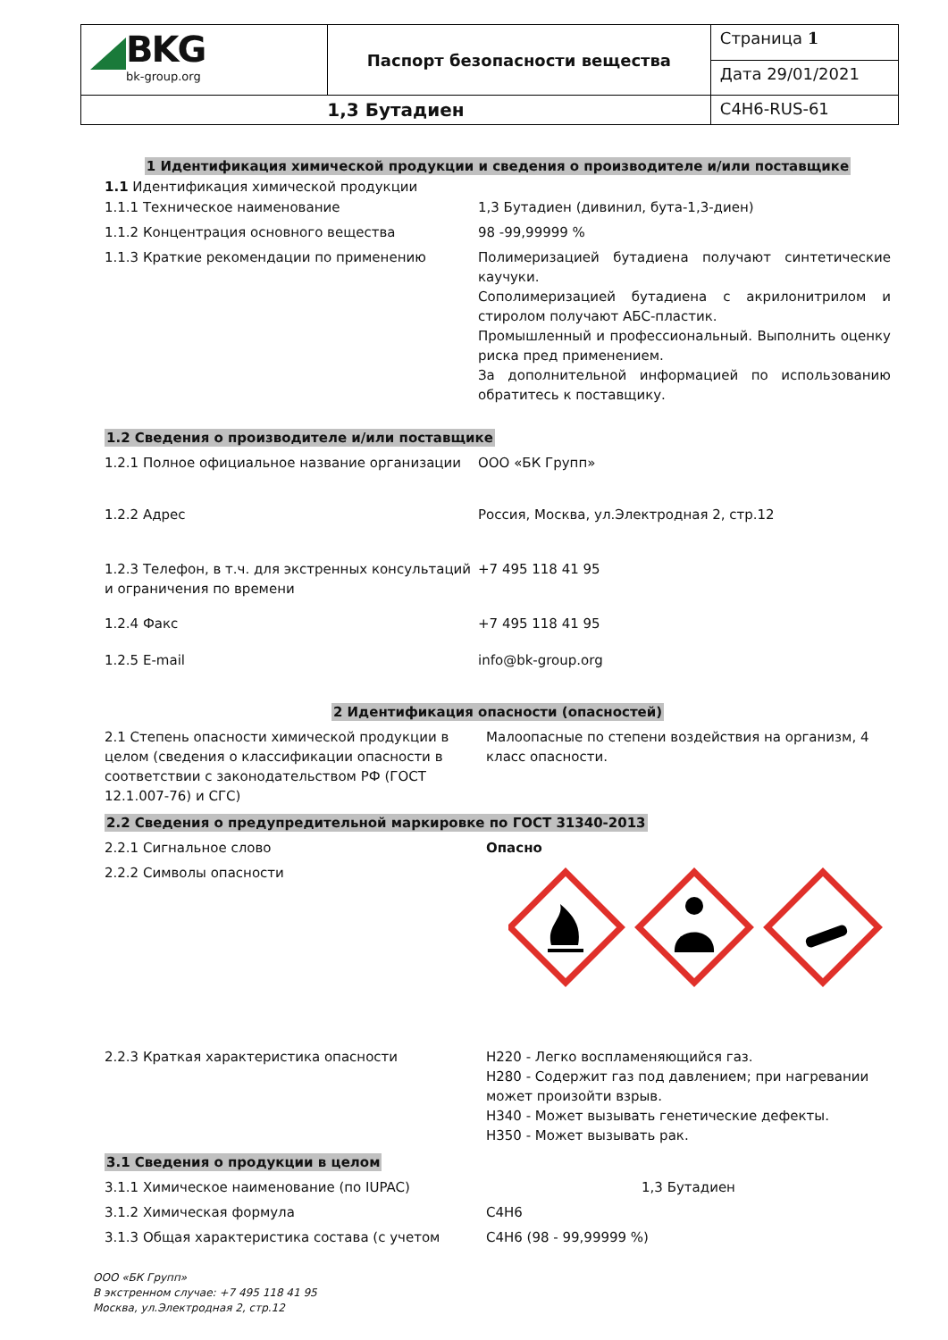| BKG bk-group.org | Паспорт безопасности вещества | Страница 1 |
| | | Дата 29/01/2021 |
| 1,3 Бутадиен | | C4H6-RUS-61 |
1 Идентификация химической продукции и сведения о производителе и/или поставщике
1.1 Идентификация химической продукции
| 1.1.1 Техническое наименование | 1,3 Бутадиен (дивинил, бута-1,3-диен) |
| 1.1.2 Концентрация основного вещества | 98 -99,99999 % |
| 1.1.3 Краткие рекомендации по применению | Полимеризацией бутадиена получают синтетические каучуки. Сополимеризацией бутадиена с акрилонитрилом и стиролом получают АБС-пластик. Промышленный и профессиональный. Выполнить оценку риска пред применением. За дополнительной информацией по использованию обратитесь к поставщику. |
1.2 Сведения о производителе и/или поставщике
| 1.2.1 Полное официальное название организации | ООО «БК Групп» |
| 1.2.2 Адрес | Россия, Москва, ул.Электродная 2, стр.12 |
| 1.2.3 Телефон, в т.ч. для экстренных консультаций и ограничения по времени | +7 495 118 41 95 |
| 1.2.4 Факс | +7 495 118 41 95 |
| 1.2.5 E-mail | info@bk-group.org |
2 Идентификация опасности (опасностей)
| 2.1 Степень опасности химической продукции в целом (сведения о классификации опасности в соответствии с законодательством РФ (ГОСТ 12.1.007-76) и СГС) | Малоопасные по степени воздействия на организм, 4 класс опасности. |
2.2 Сведения о предупредительной маркировке по ГОСТ 31340-2013
| 2.2.1 Сигнальное слово | Опасно |
| 2.2.2 Символы опасности | |
| 2.2.3 Краткая характеристика опасности | H220 - Легко воспламеняющийся газ. H280 - Содержит газ под давлением; при нагревании может произойти взрыв. H340 - Может вызывать генетические дефекты. H350 - Может вызывать рак. |
3.1 Сведения о продукции в целом
| 3.1.1 Химическое наименование (по IUPAC) | 1,3 Бутадиен |
| 3.1.2 Химическая формула | C4H6 |
| 3.1.3 Общая характеристика состава (с учетом | C4H6 (98 - 99,99999 %) |
ООО «БК Групп»
В экстренном случае: +7 495 118 41 95
Москва, ул.Электродная 2, стр.12